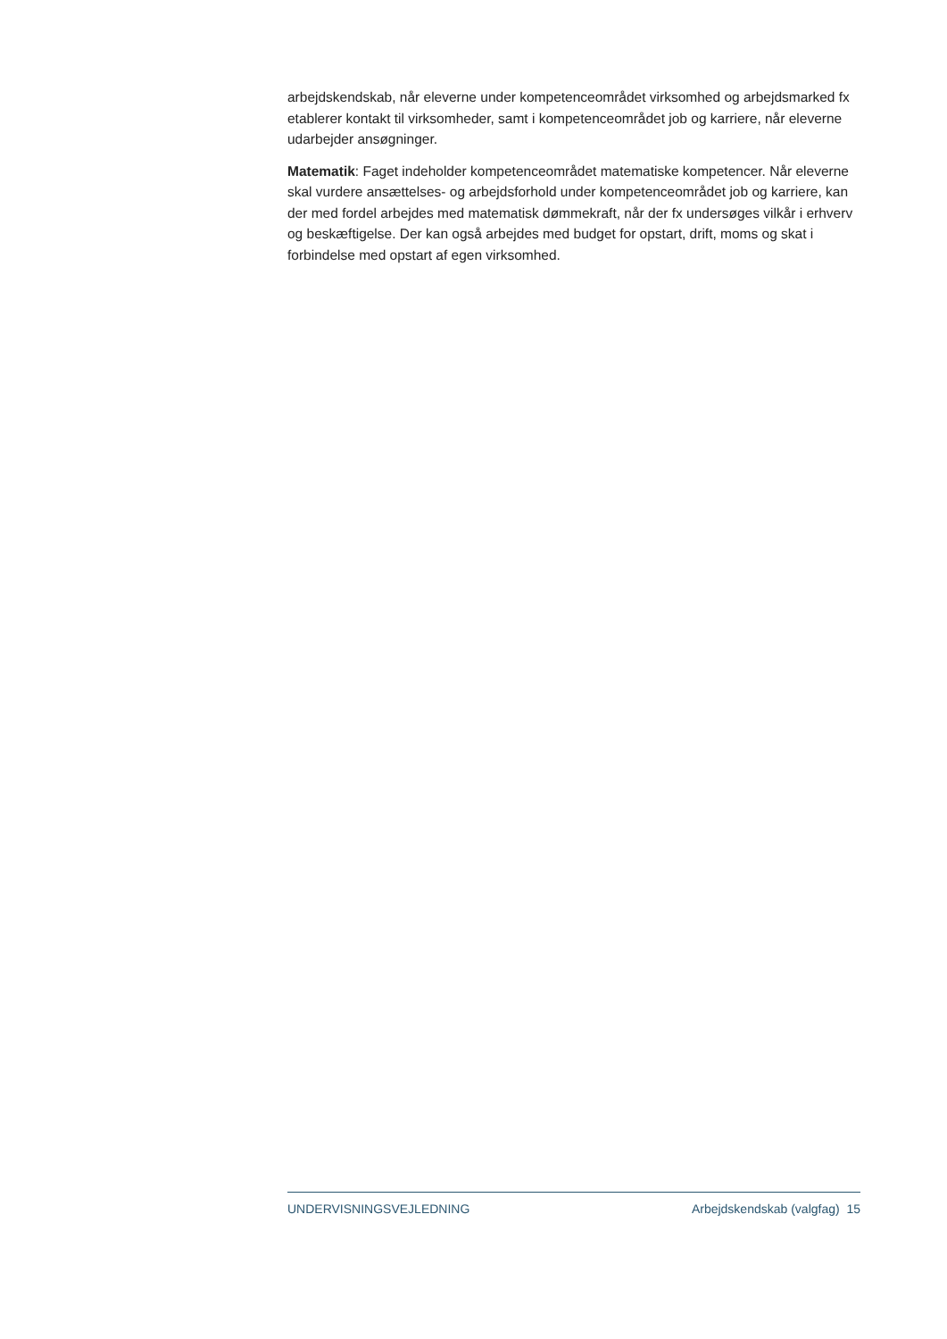arbejdskendskab, når eleverne under kompetenceområdet virksomhed og arbejdsmarked fx etablerer kontakt til virksomheder, samt i kompetenceområdet job og karriere, når eleverne udarbejder ansøgninger.
Matematik: Faget indeholder kompetenceområdet matematiske kompetencer. Når eleverne skal vurdere ansættelses- og arbejdsforhold under kompetenceområdet job og karriere, kan der med fordel arbejdes med matematisk dømmekraft, når der fx undersøges vilkår i erhverv og beskæftigelse. Der kan også arbejdes med budget for opstart, drift, moms og skat i forbindelse med opstart af egen virksomhed.
UNDERVISNINGSVEJLEDNING Arbejdskendskab (valgfag) 15